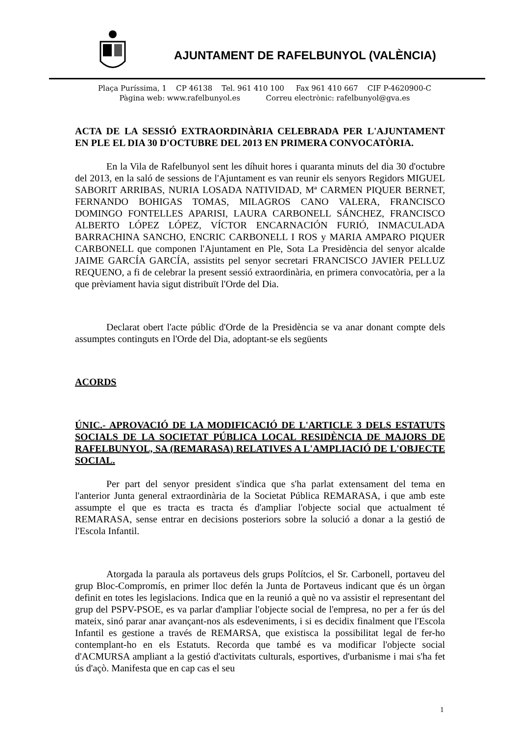AJUNTAMENT DE RAFELBUNYOL (VALÈNCIA)
Plaça Puríssima, 1 CP 46138 Tel. 961 410 100 Fax 961 410 667 CIF P-4620900-C
Pàgina web: www.rafelbunyol.es Correu electrònic: rafelbunyol@gva.es
ACTA DE LA SESSIÓ EXTRAORDINÀRIA CELEBRADA PER L'AJUNTAMENT EN PLE EL DIA 30 D'OCTUBRE DEL 2013 EN PRIMERA CONVOCATÒRIA.
En la Vila de Rafelbunyol sent les díhuit hores i quaranta minuts del dia 30 d'octubre del 2013, en la saló de sessions de l'Ajuntament es van reunir els senyors Regidors MIGUEL SABORIT ARRIBAS, NURIA LOSADA NATIVIDAD, Mª CARMEN PIQUER BERNET, FERNANDO BOHIGAS TOMAS, MILAGROS CANO VALERA, FRANCISCO DOMINGO FONTELLES APARISI, LAURA CARBONELL SÁNCHEZ, FRANCISCO ALBERTO LÓPEZ LÓPEZ, VÍCTOR ENCARNACIÓN FURIÓ, INMACULADA BARRACHINA SANCHO, ENCRIC CARBONELL I ROS y MARIA AMPARO PIQUER CARBONELL que componen l'Ajuntament en Ple, Sota La Presidència del senyor alcalde JAIME GARCÍA GARCÍA, assistits pel senyor secretari FRANCISCO JAVIER PELLUZ REQUENO, a fi de celebrar la present sessió extraordinària, en primera convocatòria, per a la que prèviament havia sigut distribuït l'Orde del Dia.
Declarat obert l'acte públic d'Orde de la Presidència se va anar donant compte dels assumptes continguts en l'Orde del Dia, adoptant-se els següents
ACORDS
ÚNIC.- APROVACIÓ DE LA MODIFICACIÓ DE L'ARTICLE 3 DELS ESTATUTS SOCIALS DE LA SOCIETAT PÚBLICA LOCAL RESIDÈNCIA DE MAJORS DE RAFELBUNYOL, SA (REMARASA) RELATIVES A L'AMPLIACIÓ DE L'OBJECTE SOCIAL.
Per part del senyor president s'indica que s'ha parlat extensament del tema en l'anterior Junta general extraordinària de la Societat Pública REMARASA, i que amb este assumpte el que es tracta es tracta és d'ampliar l'objecte social que actualment té REMARASA, sense entrar en decisions posteriors sobre la solució a donar a la gestió de l'Escola Infantil.
Atorgada la paraula als portaveus dels grups Polítcios, el Sr. Carbonell, portaveu del grup Bloc-Compromís, en primer lloc defén la Junta de Portaveus indicant que és un òrgan definit en totes les legislacions. Indica que en la reunió a què no va assistir el representant del grup del PSPV-PSOE, es va parlar d'ampliar l'objecte social de l'empresa, no per a fer ús del mateix, sinó parar anar avançant-nos als esdeveniments, i si es decidix finalment que l'Escola Infantil es gestione a través de REMARSA, que existisca la possibilitat legal de fer-ho contemplant-ho en els Estatuts. Recorda que també es va modificar l'objecte social d'ACMURSA ampliant a la gestió d'activitats culturals, esportives, d'urbanisme i mai s'ha fet ús d'açò. Manifesta que en cap cas el seu
1